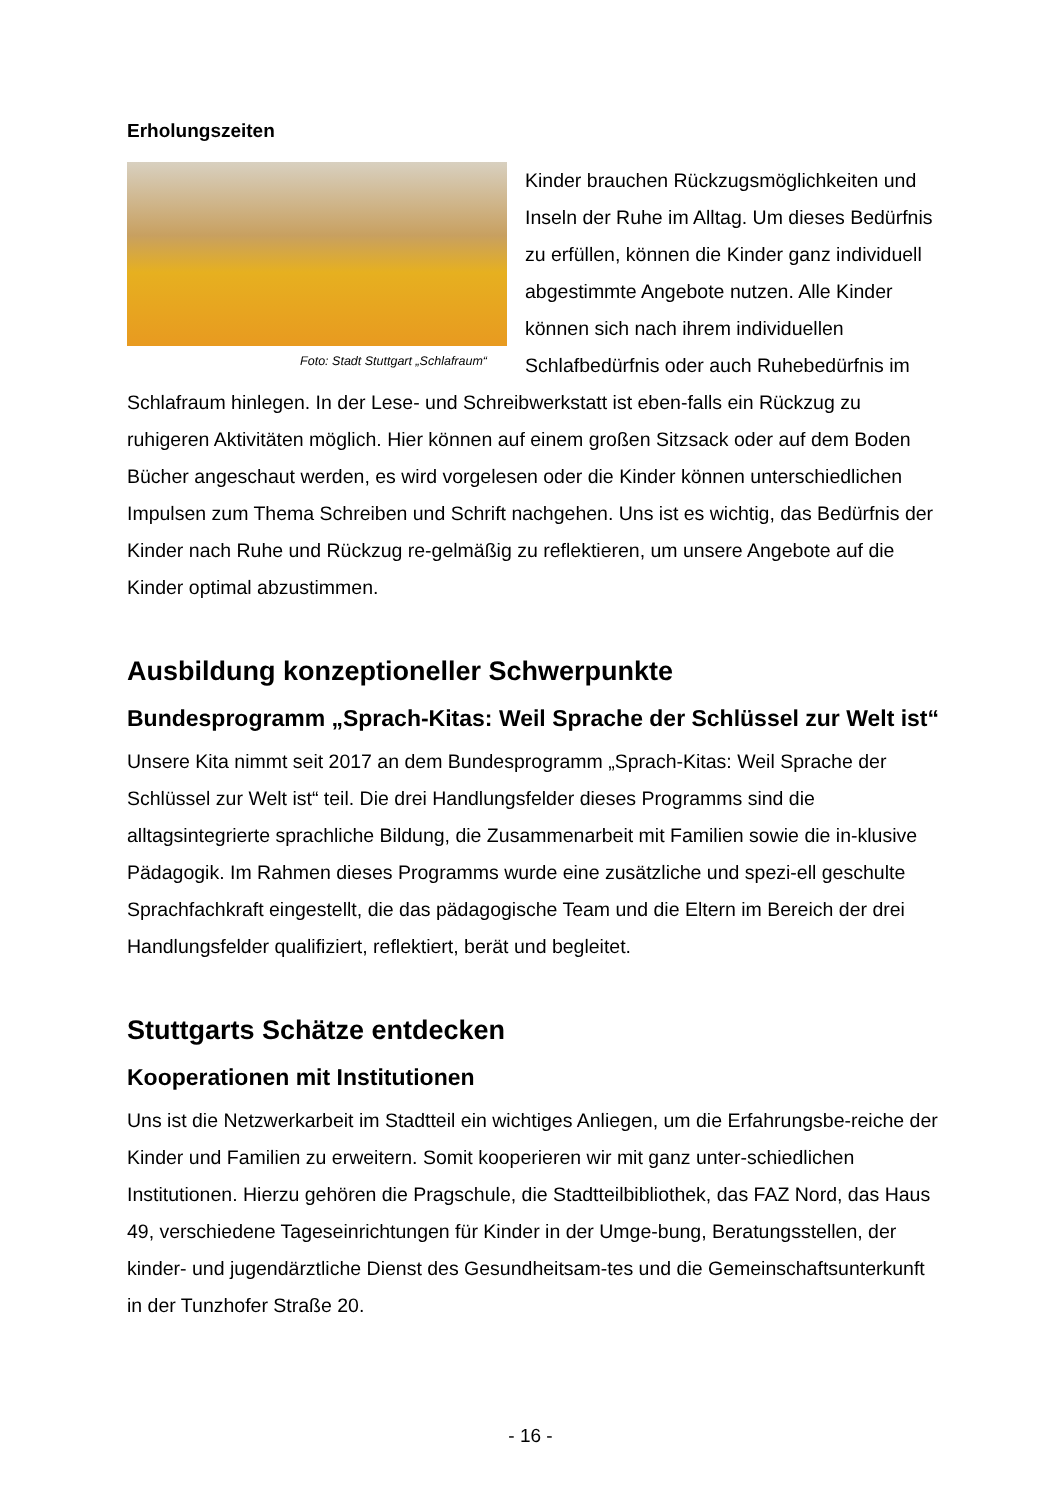Erholungszeiten
Foto: Stadt Stuttgart „Schlafraum“
Kinder brauchen Rückzugsmöglichkeiten und Inseln der Ruhe im Alltag. Um dieses Bedürfnis zu erfüllen, können die Kinder ganz individuell abgestimmte Angebote nutzen. Alle Kinder können sich nach ihrem individuellen Schlafbedürfnis oder auch Ruhebedürfnis im Schlafraum hinlegen. In der Lese- und Schreibwerkstatt ist eben-falls ein Rückzug zu ruhigeren Aktivitäten möglich. Hier können auf einem großen Sitzsack oder auf dem Boden Bücher angeschaut werden, es wird vorgelesen oder die Kinder können unterschiedlichen Impulsen zum Thema Schreiben und Schrift nachgehen. Uns ist es wichtig, das Bedürfnis der Kinder nach Ruhe und Rückzug re-gelmäßig zu reflektieren, um unsere Angebote auf die Kinder optimal abzustimmen.
Ausbildung konzeptioneller Schwerpunkte
Bundesprogramm „Sprach-Kitas: Weil Sprache der Schlüssel zur Welt ist“
Unsere Kita nimmt seit 2017 an dem Bundesprogramm „Sprach-Kitas: Weil Sprache der Schlüssel zur Welt ist“ teil. Die drei Handlungsfelder dieses Programms sind die alltagsintegrierte sprachliche Bildung, die Zusammenarbeit mit Familien sowie die in-klusive Pädagogik. Im Rahmen dieses Programms wurde eine zusätzliche und spezi-ell geschulte Sprachfachkraft eingestellt, die das pädagogische Team und die Eltern im Bereich der drei Handlungsfelder qualifiziert, reflektiert, berät und begleitet.
Stuttgarts Schätze entdecken
Kooperationen mit Institutionen
Uns ist die Netzwerkarbeit im Stadtteil ein wichtiges Anliegen, um die Erfahrungsbe-reiche der Kinder und Familien zu erweitern. Somit kooperieren wir mit ganz unter-schiedlichen Institutionen. Hierzu gehören die Pragschule, die Stadtteilbibliothek, das FAZ Nord, das Haus 49, verschiedene Tageseinrichtungen für Kinder in der Umge-bung, Beratungsstellen, der kinder- und jugendärztliche Dienst des Gesundheitsam-tes und die Gemeinschaftsunterkunft in der Tunzhofer Straße 20.
- 16 -